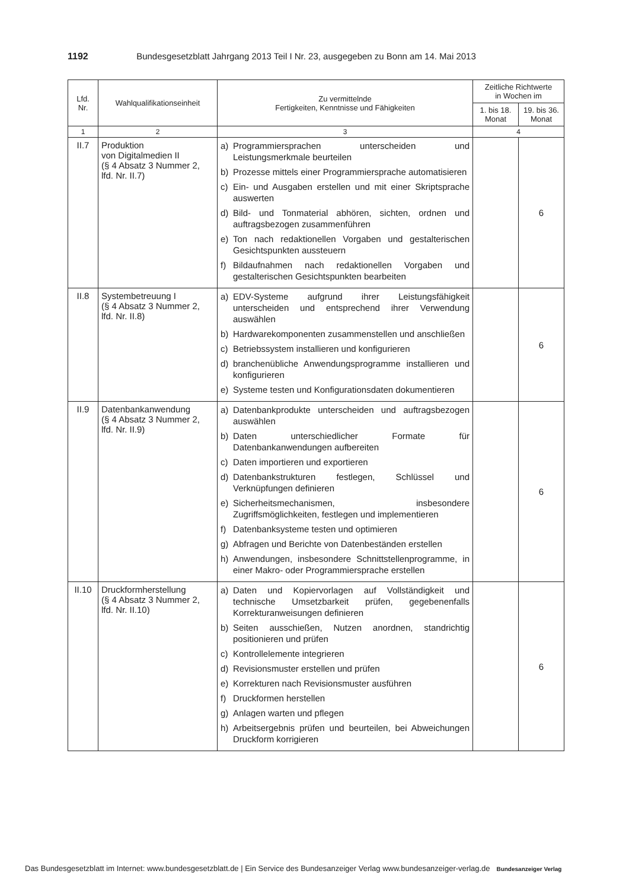1192 Bundesgesetzblatt Jahrgang 2013 Teil I Nr. 23, ausgegeben zu Bonn am 14. Mai 2013
| Lfd. Nr. | Wahlqualifikationseinheit | Zu vermittelnde Fertigkeiten, Kenntnisse und Fähigkeiten | Zeitliche Richtwerte in Wochen im | |
| --- | --- | --- | --- | --- |
| | | | 1. bis 18. Monat | 19. bis 36. Monat |
| 1 | 2 | 3 | 4 | |
| II.7 | Produktion von Digitalmedien II (§ 4 Absatz 3 Nummer 2, lfd. Nr. II.7) | a) Programmiersprachen unterscheiden und Leistungsmerkmale beurteilen b) Prozesse mittels einer Programmiersprache automatisieren c) Ein- und Ausgaben erstellen und mit einer Skriptsprache auswerten d) Bild- und Tonmaterial abhören, sichten, ordnen und auftragsbezogen zusammenführen e) Ton nach redaktionellen Vorgaben und gestalterischen Gesichtspunkten aussteuern f) Bildaufnahmen nach redaktionellen Vorgaben und gestalterischen Gesichtspunkten bearbeiten | | 6 |
| II.8 | Systembetreuung I (§ 4 Absatz 3 Nummer 2, lfd. Nr. II.8) | a) EDV-Systeme aufgrund ihrer Leistungsfähigkeit unterscheiden und entsprechend ihrer Verwendung auswählen b) Hardwarekomponenten zusammenstellen und anschließen c) Betriebssystem installieren und konfigurieren d) branchenübliche Anwendungsprogramme installieren und konfigurieren e) Systeme testen und Konfigurationsdaten dokumentieren | | 6 |
| II.9 | Datenbankanwendung (§ 4 Absatz 3 Nummer 2, lfd. Nr. II.9) | a) Datenbankprodukte unterscheiden und auftragsbezogen auswählen b) Daten unterschiedlicher Formate für Datenbankanwendungen aufbereiten c) Daten importieren und exportieren d) Datenbankstrukturen festlegen, Schlüssel und Verknüpfungen definieren e) Sicherheitsmechanismen, insbesondere Zugriffsmöglichkeiten, festlegen und implementieren f) Datenbanksysteme testen und optimieren g) Abfragen und Berichte von Datenbeständen erstellen h) Anwendungen, insbesondere Schnittstellenprogramme, in einer Makro- oder Programmiersprache erstellen | | 6 |
| II.10 | Druckformherstellung (§ 4 Absatz 3 Nummer 2, lfd. Nr. II.10) | a) Daten und Kopiervorlagen auf Vollständigkeit und technische Umsetzbarkeit prüfen, gegebenenfalls Korrekturanweisungen definieren b) Seiten ausschießen, Nutzen anordnen, standrichtig positionieren und prüfen c) Kontrollelemente integrieren d) Revisionsmuster erstellen und prüfen e) Korrekturen nach Revisionsmuster ausführen f) Druckformen herstellen g) Anlagen warten und pflegen h) Arbeitsergebnis prüfen und beurteilen, bei Abweichungen Druckform korrigieren | | 6 |
Das Bundesgesetzblatt im Internet: www.bundesgesetzblatt.de | Ein Service des Bundesanzeiger Verlag www.bundesanzeiger-verlag.de Bundesanzeiger Verlag